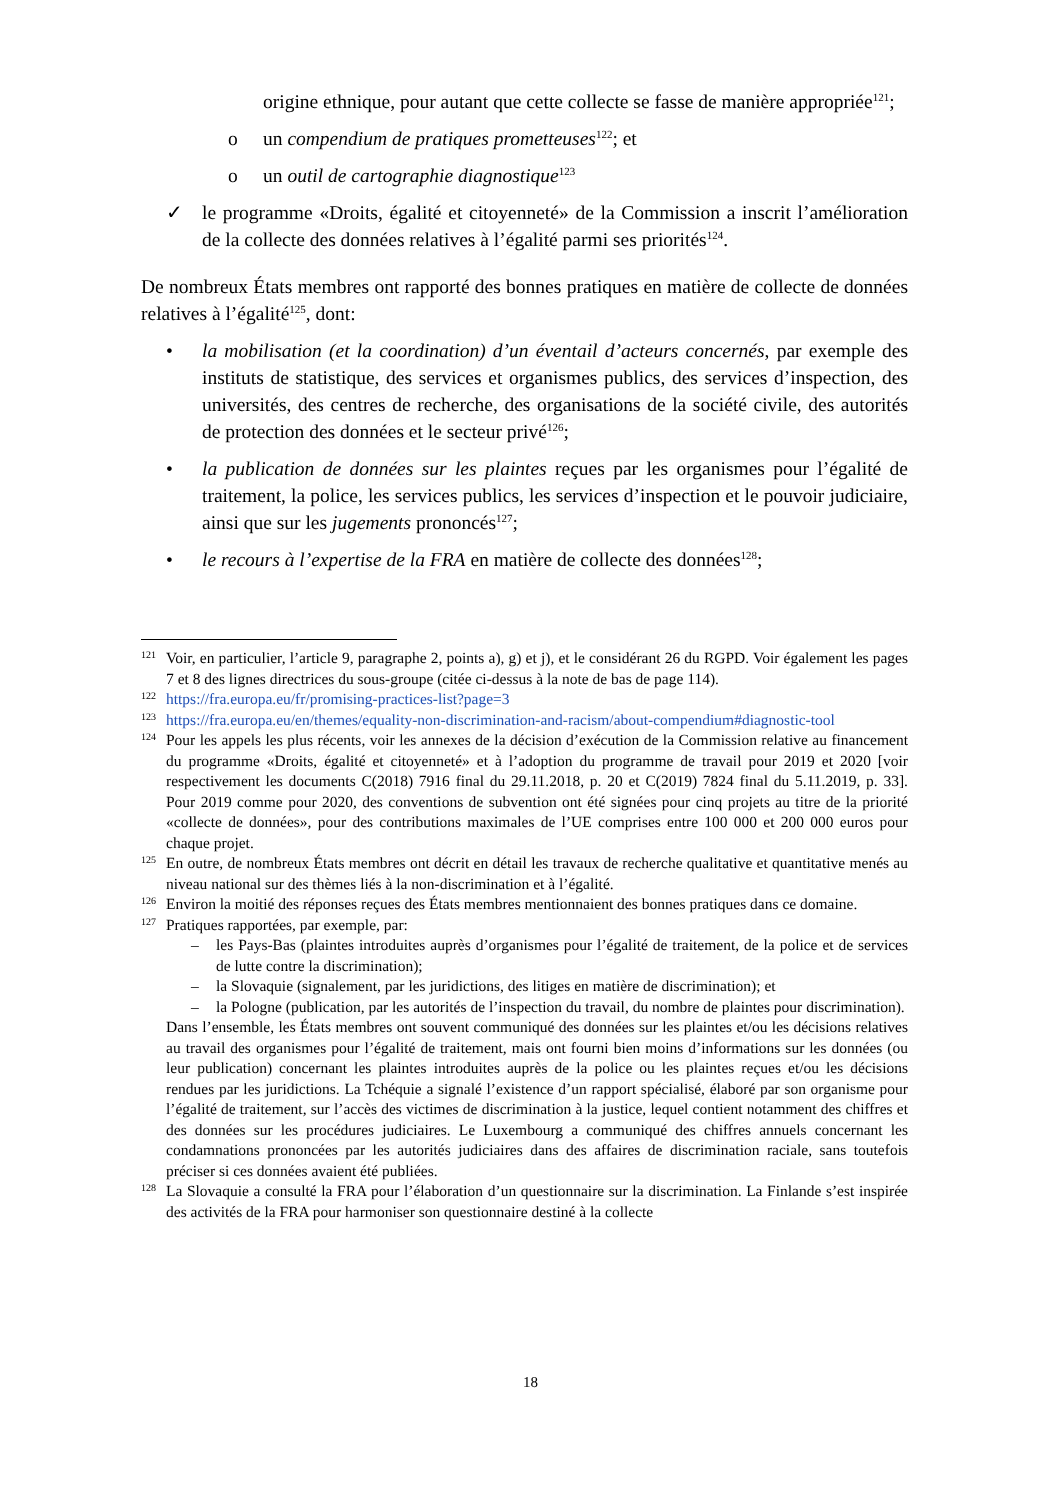origine ethnique, pour autant que cette collecte se fasse de manière appropriée<sup>121</sup>;
o un compendium de pratiques prometteuses<sup>122</sup>; et
o un outil de cartographie diagnostique<sup>123</sup>
✓ le programme «Droits, égalité et citoyenneté» de la Commission a inscrit l’amélioration de la collecte des données relatives à l’égalité parmi ses priorités<sup>124</sup>.
De nombreux États membres ont rapporté des bonnes pratiques en matière de collecte de données relatives à l’égalité<sup>125</sup>, dont:
• la mobilisation (et la coordination) d’un éventail d’acteurs concernés, par exemple des instituts de statistique, des services et organismes publics, des services d’inspection, des universités, des centres de recherche, des organisations de la société civile, des autorités de protection des données et le secteur privé<sup>126</sup>;
• la publication de données sur les plaintes reçues par les organismes pour l’égalité de traitement, la police, les services publics, les services d’inspection et le pouvoir judiciaire, ainsi que sur les jugements prononcés<sup>127</sup>;
• le recours à l’expertise de la FRA en matière de collecte des données<sup>128</sup>;
121
Voir, en particulier, l’article 9, paragraphe 2, points a), g) et j), et le considérant 26 du RGPD. Voir également les pages 7 et 8 des lignes directrices du sous-groupe (citée ci-dessus à la note de bas de page 114).
122
https://fra.europa.eu/fr/promising-practices-list?page=3
123
https://fra.europa.eu/en/themes/equality-non-discrimination-and-racism/about-compendium#diagnostic-tool
124
Pour les appels les plus récents, voir les annexes de la décision d’exécution de la Commission relative au financement du programme «Droits, égalité et citoyenneté» et à l’adoption du programme de travail pour 2019 et 2020 [voir respectivement les documents C(2018) 7916 final du 29.11.2018, p. 20 et C(2019) 7824 final du 5.11.2019, p. 33]. Pour 2019 comme pour 2020, des conventions de subvention ont été signées pour cinq projets au titre de la priorité «collecte de données», pour des contributions maximales de l’UE comprises entre 100 000 et 200 000 euros pour chaque projet.
125
En outre, de nombreux États membres ont décrit en détail les travaux de recherche qualitative et quantitative menés au niveau national sur des thèmes liés à la non-discrimination et à l’égalité.
126
Environ la moitié des réponses reçues des États membres mentionnaient des bonnes pratiques dans ce domaine.
127
Pratiques rapportées, par exemple, par:
– les Pays-Bas (plaintes introduites auprès d’organismes pour l’égalité de traitement, de la police et de services de lutte contre la discrimination);
– la Slovaquie (signalement, par les juridictions, des litiges en matière de discrimination); et
– la Pologne (publication, par les autorités de l’inspection du travail, du nombre de plaintes pour discrimination).
Dans l’ensemble, les États membres ont souvent communiqué des données sur les plaintes et/ou les décisions relatives au travail des organismes pour l’égalité de traitement, mais ont fourni bien moins d’informations sur les données (ou leur publication) concernant les plaintes introduites auprès de la police ou les plaintes reçues et/ou les décisions rendues par les juridictions. La Tchéquie a signalé l’existence d’un rapport spécialisé, élaboré par son organisme pour l’égalité de traitement, sur l’accès des victimes de discrimination à la justice, lequel contient notamment des chiffres et des données sur les procédures judiciaires. Le Luxembourg a communiqué des chiffres annuels concernant les condamnations prononcées par les autorités judiciaires dans des affaires de discrimination raciale, sans toutefois préciser si ces données avaient été publiées.
128
La Slovaquie a consulté la FRA pour l’élaboration d’un questionnaire sur la discrimination. La Finlande s’est inspirée des activités de la FRA pour harmoniser son questionnaire destiné à la collecte
18